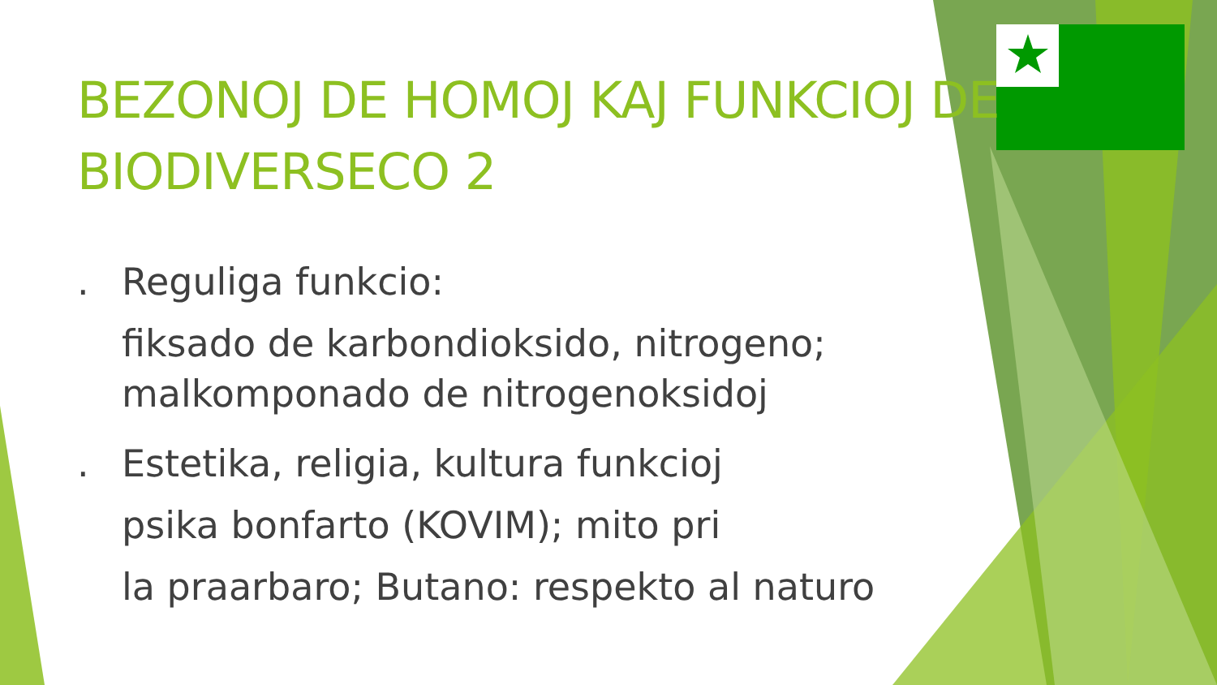BEZONOJ DE HOMOJ KAJ FUNKCIOJ DE BIODIVERSECO 2
. Reguliga funkcio:
fiksado de karbondioksido, nitrogeno; malkomponado de nitrogenoksidoj
. Estetika, religia, kultura funkcioj
psika bonfarto (KOVIM); mito pri
la praarbaro; Butano: respekto al naturo